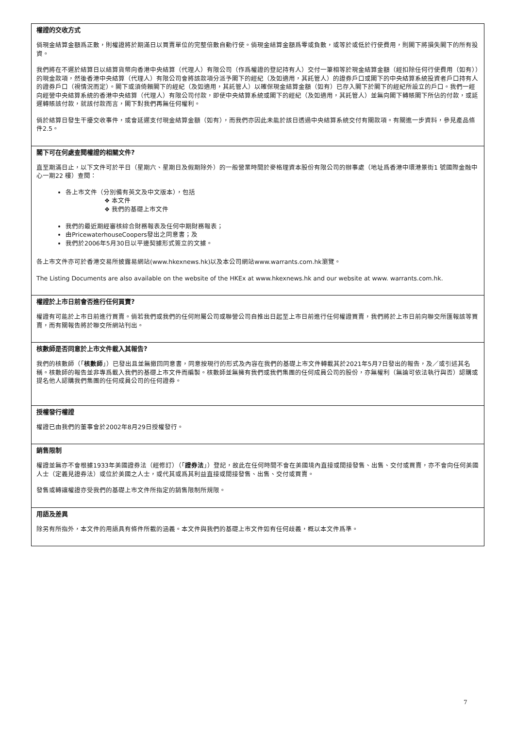權證的交收方式
倘現金結算金額爲正數，則權證將於期滿日以買賣單位的完整倍數自動行使。倘現金結算金額爲零或負數，或等於或低於行使費用，則閣下將損失閣下的所有投資。
我們將在不遲於結算日以結算貨幣向香港中央結算（代理人）有限公司（作爲權證的登記持有人）交付一筆相等於現金結算金額（經扣除任何行使費用（如有））的現金款項，然後香港中央結算（代理人）有限公司會將該款項分派予閣下的經紀（及如適用，其託管人）的證券戶口或閣下的中央結算系統投資者戶口持有人的證券戶口（視情況而定）。閣下或須倚賴閣下的經紀（及如適用，其託管人）以確保現金結算金額（如有）已存入閣下於閣下的經紀所設立的戶口。我們一經向經營中央結算系統的香港中央結算（代理人）有限公司付款，即使中央結算系統或閣下的經紀（及如適用，其託管人）並無向閣下轉賬閣下所佔的付款，或延遲轉賬該付款，就該付款而言，閣下對我們再無任何權利。
倘於結算日發生干擾交收事件，或會延遲支付現金結算金額（如有），而我們亦因此未能於該日透過中央結算系統交付有關款項。有關進一步資料，參見產品條件2.5。
閣下可在何處查閱權證的相關文件?
直至期滿日止，以下文件可於平日（星期六、星期日及假期除外）的一般營業時間於麥格理資本股份有限公司的辦事處（地址爲香港中環港景街1 號國際金融中心一期22 樓）查閱：
各上市文件（分別備有英文及中文版本），包括
❖ 本文件
❖ 我們的基礎上市文件
我們的最近期經審核綜合財務報表及任何中期財務報表；
由PricewaterhouseCoopers發出之同意書；及
我們於2006年5月30日以平邊契據形式簽立的文據。
各上市文件亦可於香港交易所披露易網站(www.hkexnews.hk)以及本公司網站www.warrants.com.hk瀏覽。
The Listing Documents are also available on the website of the HKEx at www.hkexnews.hk and our website at www. warrants.com.hk.
權證於上市日前會否進行任何買賣?
權證有可能於上市日前進行買賣。倘若我們或我們的任何附屬公司或聯營公司自推出日起至上市日前進行任何權證買賣，我們將於上市日前向聯交所匯報該等買賣，而有關報告將於聯交所網站刊出。
核數師是否同意於上市文件載入其報告?
我們的核數師（「核數師」）已發出且並無撤回同意書，同意按現行的形式及內容在我們的基礎上市文件轉載其於2021年5月7日發出的報告，及／或引述其名稱。核數師的報告並非專爲載入我們的基礎上市文件而編製。核數師並無擁有我們或我們集團的任何成員公司的股份，亦無權利（無論可依法執行與否）認購或提名他人認購我們集團的任何成員公司的任何證券。
授權發行權證
權證已由我們的董事會於2002年8月29日授權發行。
銷售限制
權證並無亦不會根據1933年美國證券法（經修訂）（「證券法」）登記，故此在任何時間不會在美國境內直接或間接發售、出售、交付或買賣，亦不會向任何美國人士（定義見證券法）或位於美國之人士，或代其或爲其利益直接或間接發售、出售、交付或買賣。
發售或轉讓權證亦受我們的基礎上市文件所指定的銷售限制所規限。
用語及差異
除另有所指外，本文件的用語具有條件所載的涵義。本文件與我們的基礎上市文件如有任何歧義，概以本文件爲準。
7